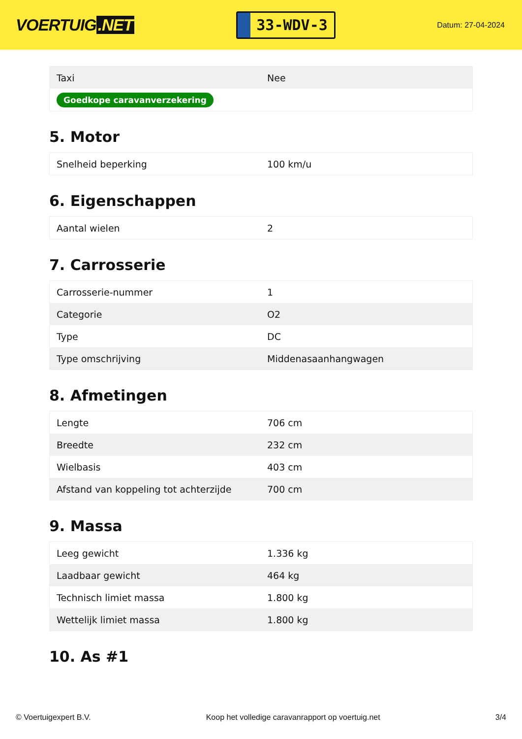VOERTUIG.NET
33-WDV-3
Datum: 27-04-2024
| Taxi | Nee |
| Goedkope caravanverzekering | |
5. Motor
| Snelheid beperking | 100 km/u |
6. Eigenschappen
| Aantal wielen | 2 |
7. Carrosserie
| Carrosserie-nummer | 1 |
| Categorie | O2 |
| Type | DC |
| Type omschrijving | Middenasaanhangwagen |
8. Afmetingen
| Lengte | 706 cm |
| Breedte | 232 cm |
| Wielbasis | 403 cm |
| Afstand van koppeling tot achterzijde | 700 cm |
9. Massa
| Leeg gewicht | 1.336 kg |
| Laadbaar gewicht | 464 kg |
| Technisch limiet massa | 1.800 kg |
| Wettelijk limiet massa | 1.800 kg |
10. As #1
© Voertuigexpert B.V. Koop het volledige caravanrapport op voertuig.net 3/4